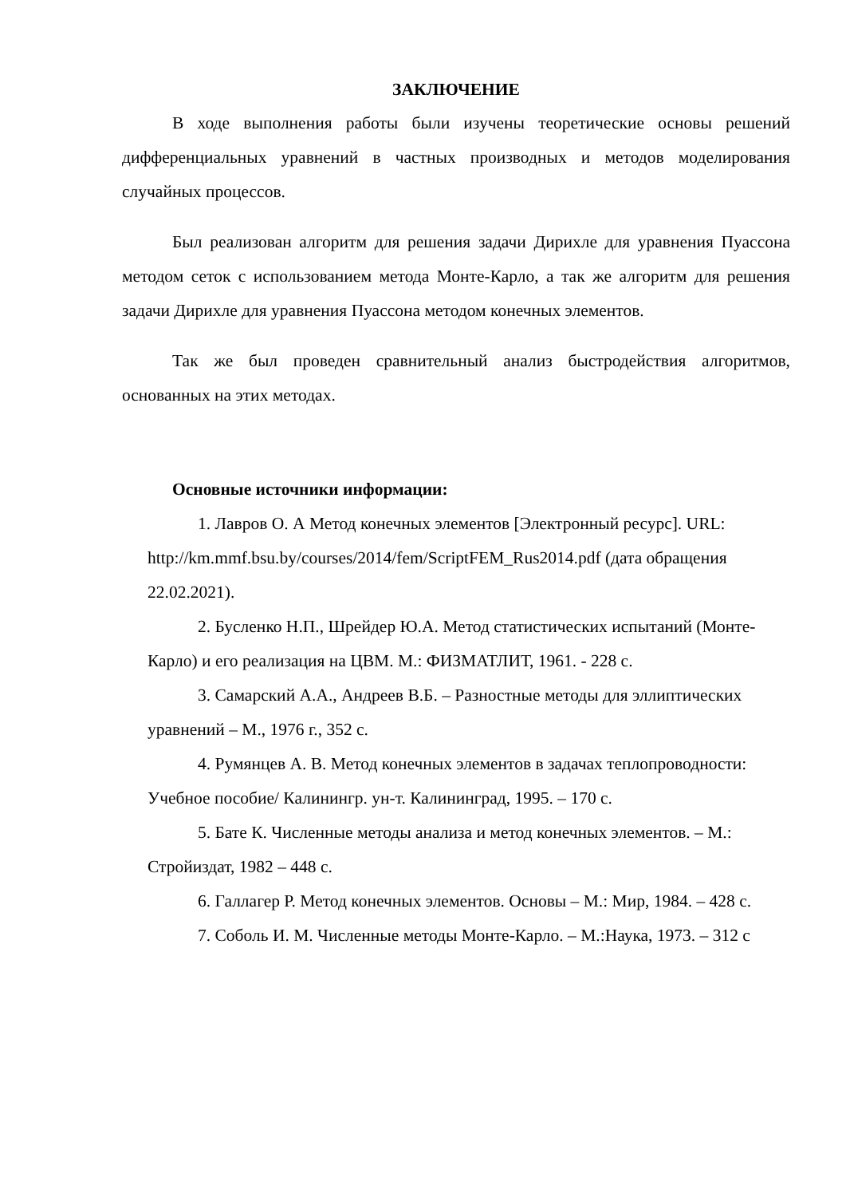ЗАКЛЮЧЕНИЕ
В ходе выполнения работы были изучены теоретические основы решений дифференциальных уравнений в частных производных и методов моделирования случайных процессов.
Был реализован алгоритм для решения задачи Дирихле для уравнения Пуассона методом сеток с использованием метода Монте-Карло, а так же алгоритм для решения задачи Дирихле для уравнения Пуассона методом конечных элементов.
Так же был проведен сравнительный анализ быстродействия алгоритмов, основанных на этих методах.
Основные источники информации:
1. Лавров О. А Метод конечных элементов [Электронный ресурс]. URL: http://km.mmf.bsu.by/courses/2014/fem/ScriptFEM_Rus2014.pdf (дата обращения 22.02.2021).
2. Бусленко Н.П., Шрейдер Ю.А. Метод статистических испытаний (Монте-Карло) и его реализация на ЦВМ. М.: ФИЗМАТЛИТ, 1961. - 228 с.
3. Самарский А.А., Андреев В.Б. – Разностные методы для эллиптических уравнений – М., 1976 г., 352 с.
4. Румянцев А. В. Метод конечных элементов в задачах теплопроводности: Учебное пособие/ Калинингр. ун-т. Калининград, 1995. – 170 с.
5. Бате К. Численные методы анализа и метод конечных элементов. – М.: Стройиздат, 1982 – 448 с.
6. Галлагер Р. Метод конечных элементов. Основы – М.: Мир, 1984. – 428 с.
7. Соболь И. М. Численные методы Монте-Карло. – М.:Наука, 1973. – 312 с